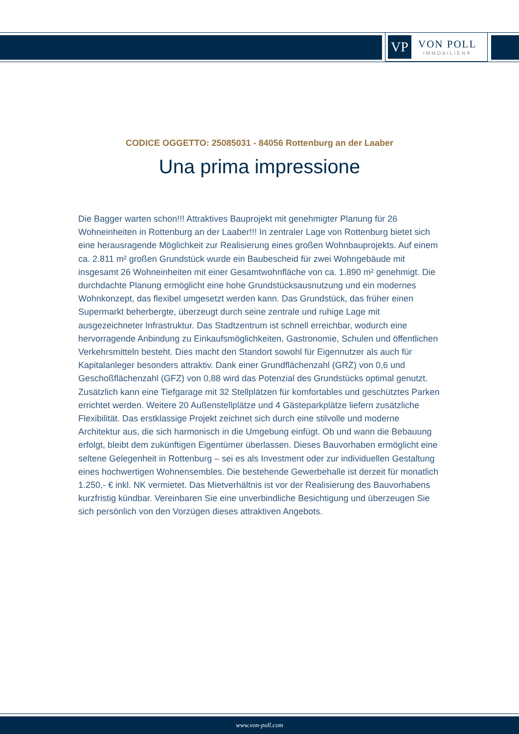VP
VON POLL
IMMOBILIEN®
CODICE OGGETTO: 25085031 - 84056 Rottenburg an der Laaber
Una prima impressione
Die Bagger warten schon!!! Attraktives Bauprojekt mit genehmigter Planung für 26 Wohneinheiten in Rottenburg an der Laaber!!! In zentraler Lage von Rottenburg bietet sich eine herausragende Möglichkeit zur Realisierung eines großen Wohnbauprojekts. Auf einem ca. 2.811 m² großen Grundstück wurde ein Baubescheid für zwei Wohngebäude mit insgesamt 26 Wohneinheiten mit einer Gesamtwohnfläche von ca. 1.890 m² genehmigt. Die durchdachte Planung ermöglicht eine hohe Grundstücksausnutzung und ein modernes Wohnkonzept, das flexibel umgesetzt werden kann. Das Grundstück, das früher einen Supermarkt beherbergte, überzeugt durch seine zentrale und ruhige Lage mit ausgezeichneter Infrastruktur. Das Stadtzentrum ist schnell erreichbar, wodurch eine hervorragende Anbindung zu Einkaufsmöglichkeiten, Gastronomie, Schulen und öffentlichen Verkehrsmitteln besteht. Dies macht den Standort sowohl für Eigennutzer als auch für Kapitalanleger besonders attraktiv. Dank einer Grundflächenzahl (GRZ) von 0,6 und Geschoßflächenzahl (GFZ) von 0,88 wird das Potenzial des Grundstücks optimal genutzt. Zusätzlich kann eine Tiefgarage mit 32 Stellplätzen für komfortables und geschütztes Parken errichtet werden. Weitere 20 Außenstellplätze und 4 Gästeparkplätze liefern zusätzliche Flexibilität. Das erstklassige Projekt zeichnet sich durch eine stilvolle und moderne Architektur aus, die sich harmonisch in die Umgebung einfügt. Ob und wann die Bebauung erfolgt, bleibt dem zukünftigen Eigentümer überlassen. Dieses Bauvorhaben ermöglicht eine seltene Gelegenheit in Rottenburg – sei es als Investment oder zur individuellen Gestaltung eines hochwertigen Wohnensembles. Die bestehende Gewerbehalle ist derzeit für monatlich 1.250,- € inkl. NK vermietet. Das Mietverhältnis ist vor der Realisierung des Bauvorhabens kurzfristig kündbar. Vereinbaren Sie eine unverbindliche Besichtigung und überzeugen Sie sich persönlich von den Vorzügen dieses attraktiven Angebots.
www.von-poll.com